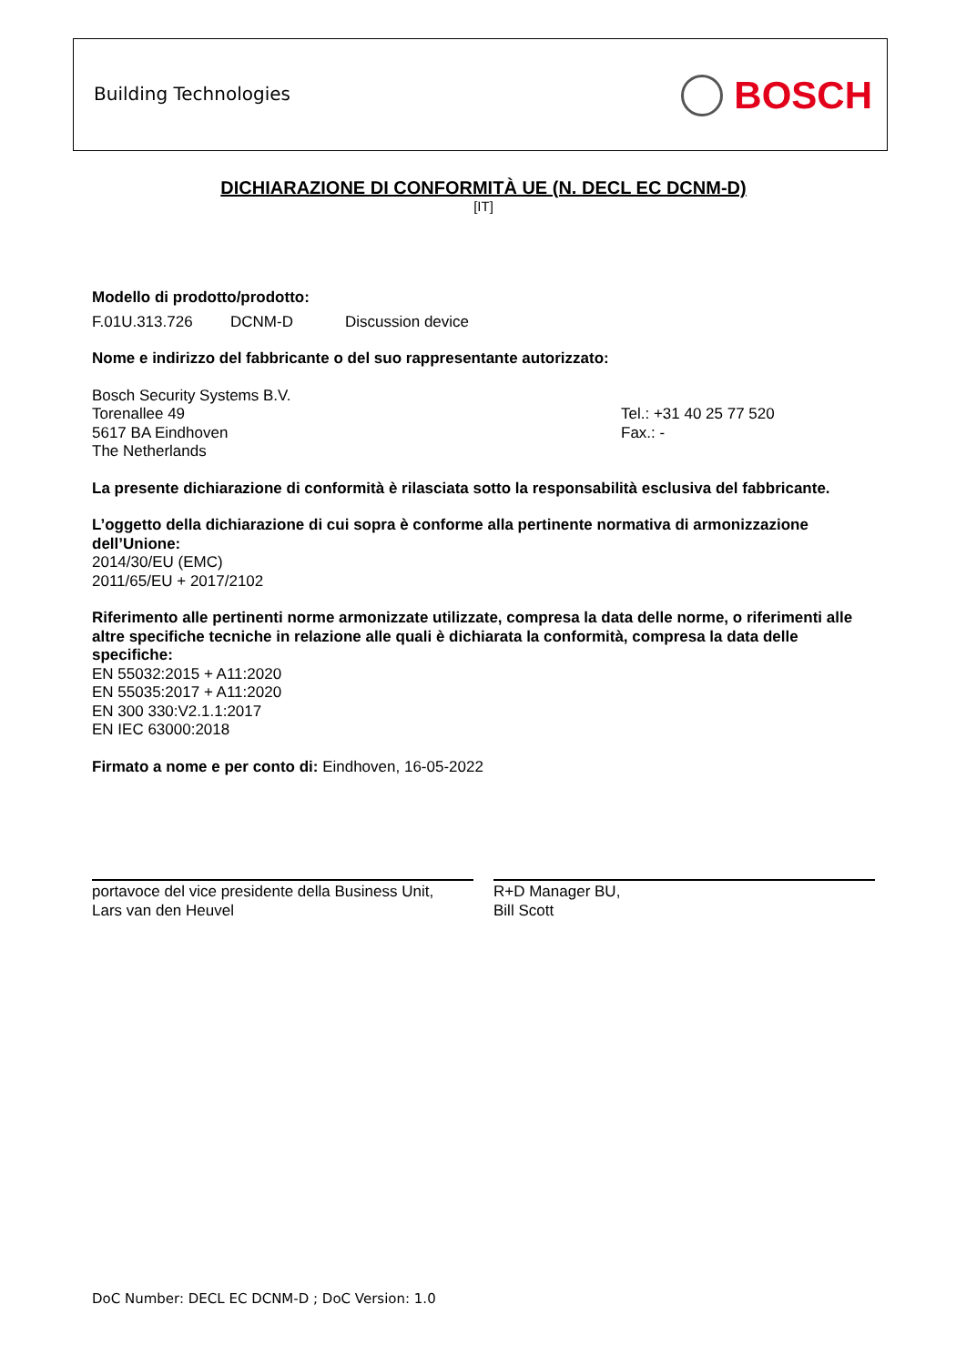Building Technologies BOSCH
DICHIARAZIONE DI CONFORMITÀ UE (N. DECL EC DCNM-D)
[IT]
Modello di prodotto/prodotto:
F.01U.313.726 DCNM-D Discussion device
Nome e indirizzo del fabbricante o del suo rappresentante autorizzato:
Bosch Security Systems B.V.
Torenallee 49
5617 BA Eindhoven
The Netherlands
Tel.: +31 40 25 77 520
Fax.: -
La presente dichiarazione di conformità è rilasciata sotto la responsabilità esclusiva del fabbricante.
L’oggetto della dichiarazione di cui sopra è conforme alla pertinente normativa di armonizzazione dell’Unione:
2014/30/EU (EMC)
2011/65/EU + 2017/2102
Riferimento alle pertinenti norme armonizzate utilizzate, compresa la data delle norme, o riferimenti alle altre specifiche tecniche in relazione alle quali è dichiarata la conformità, compresa la data delle specifiche:
EN 55032:2015 + A11:2020
EN 55035:2017 + A11:2020
EN 300 330:V2.1.1:2017
EN IEC 63000:2018
Firmato a nome e per conto di: Eindhoven, 16-05-2022
portavoce del vice presidente della Business Unit,
Lars van den Heuvel
R+D Manager BU,
Bill Scott
DoC Number: DECL EC DCNM-D ; DoC Version: 1.0